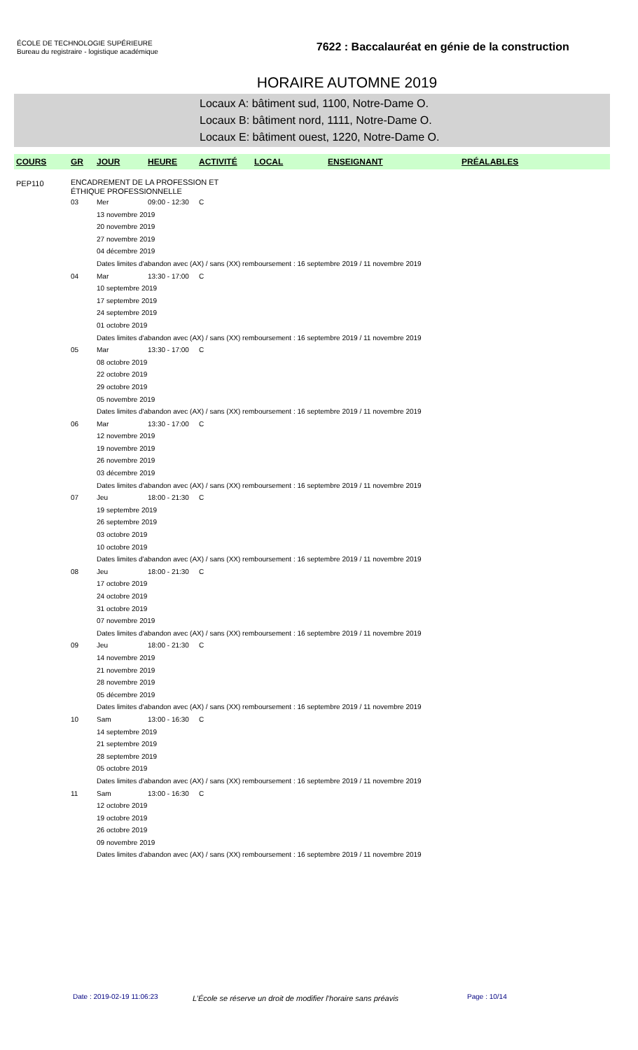ÉCOLE DE TECHNOLOGIE SUPÉRIEURE
Bureau du registraire - logistique académique
7622 : Baccalauréat en génie de la construction
HORAIRE AUTOMNE 2019
Locaux A: bâtiment sud, 1100, Notre-Dame O.
Locaux B: bâtiment nord, 1111, Notre-Dame O.
Locaux E: bâtiment ouest, 1220, Notre-Dame O.
| COURS | GR | JOUR | HEURE | ACTIVITÉ | LOCAL | ENSEIGNANT | PRÉALABLES |
| --- | --- | --- | --- | --- | --- | --- | --- |
| PEP110 | ENCADREMENT DE LA PROFESSION ET ÉTHIQUE PROFESSIONNELLE | | | | | | |
| | 03 | Mer | 09:00 - 12:30 | C | | | |
| | | 13 novembre 2019 20 novembre 2019 27 novembre 2019 04 décembre 2019 Dates limites d'abandon avec (AX) / sans (XX) remboursement : 16 septembre 2019 / 11 novembre 2019 | | | | | |
| | 04 | Mar | 13:30 - 17:00 | C | | | |
| | | 10 septembre 2019 17 septembre 2019 24 septembre 2019 01 octobre 2019 Dates limites d'abandon avec (AX) / sans (XX) remboursement : 16 septembre 2019 / 11 novembre 2019 | | | | | |
| | 05 | Mar | 13:30 - 17:00 | C | | | |
| | | 08 octobre 2019 22 octobre 2019 29 octobre 2019 05 novembre 2019 Dates limites d'abandon avec (AX) / sans (XX) remboursement : 16 septembre 2019 / 11 novembre 2019 | | | | | |
| | 06 | Mar | 13:30 - 17:00 | C | | | |
| | | 12 novembre 2019 19 novembre 2019 26 novembre 2019 03 décembre 2019 Dates limites d'abandon avec (AX) / sans (XX) remboursement : 16 septembre 2019 / 11 novembre 2019 | | | | | |
| | 07 | Jeu | 18:00 - 21:30 | C | | | |
| | | 19 septembre 2019 26 septembre 2019 03 octobre 2019 10 octobre 2019 Dates limites d'abandon avec (AX) / sans (XX) remboursement : 16 septembre 2019 / 11 novembre 2019 | | | | | |
| | 08 | Jeu | 18:00 - 21:30 | C | | | |
| | | 17 octobre 2019 24 octobre 2019 31 octobre 2019 07 novembre 2019 Dates limites d'abandon avec (AX) / sans (XX) remboursement : 16 septembre 2019 / 11 novembre 2019 | | | | | |
| | 09 | Jeu | 18:00 - 21:30 | C | | | |
| | | 14 novembre 2019 21 novembre 2019 28 novembre 2019 05 décembre 2019 Dates limites d'abandon avec (AX) / sans (XX) remboursement : 16 septembre 2019 / 11 novembre 2019 | | | | | |
| | 10 | Sam | 13:00 - 16:30 | C | | | |
| | | 14 septembre 2019 21 septembre 2019 28 septembre 2019 05 octobre 2019 Dates limites d'abandon avec (AX) / sans (XX) remboursement : 16 septembre 2019 / 11 novembre 2019 | | | | | |
| | 11 | Sam | 13:00 - 16:30 | C | | | |
| | | 12 octobre 2019 19 octobre 2019 26 octobre 2019 09 novembre 2019 Dates limites d'abandon avec (AX) / sans (XX) remboursement : 16 septembre 2019 / 11 novembre 2019 | | | | | |
Date : 2019-02-19 11:06:23 L’École se réserve un droit de modifier l’horaire sans préavis Page : 10/14